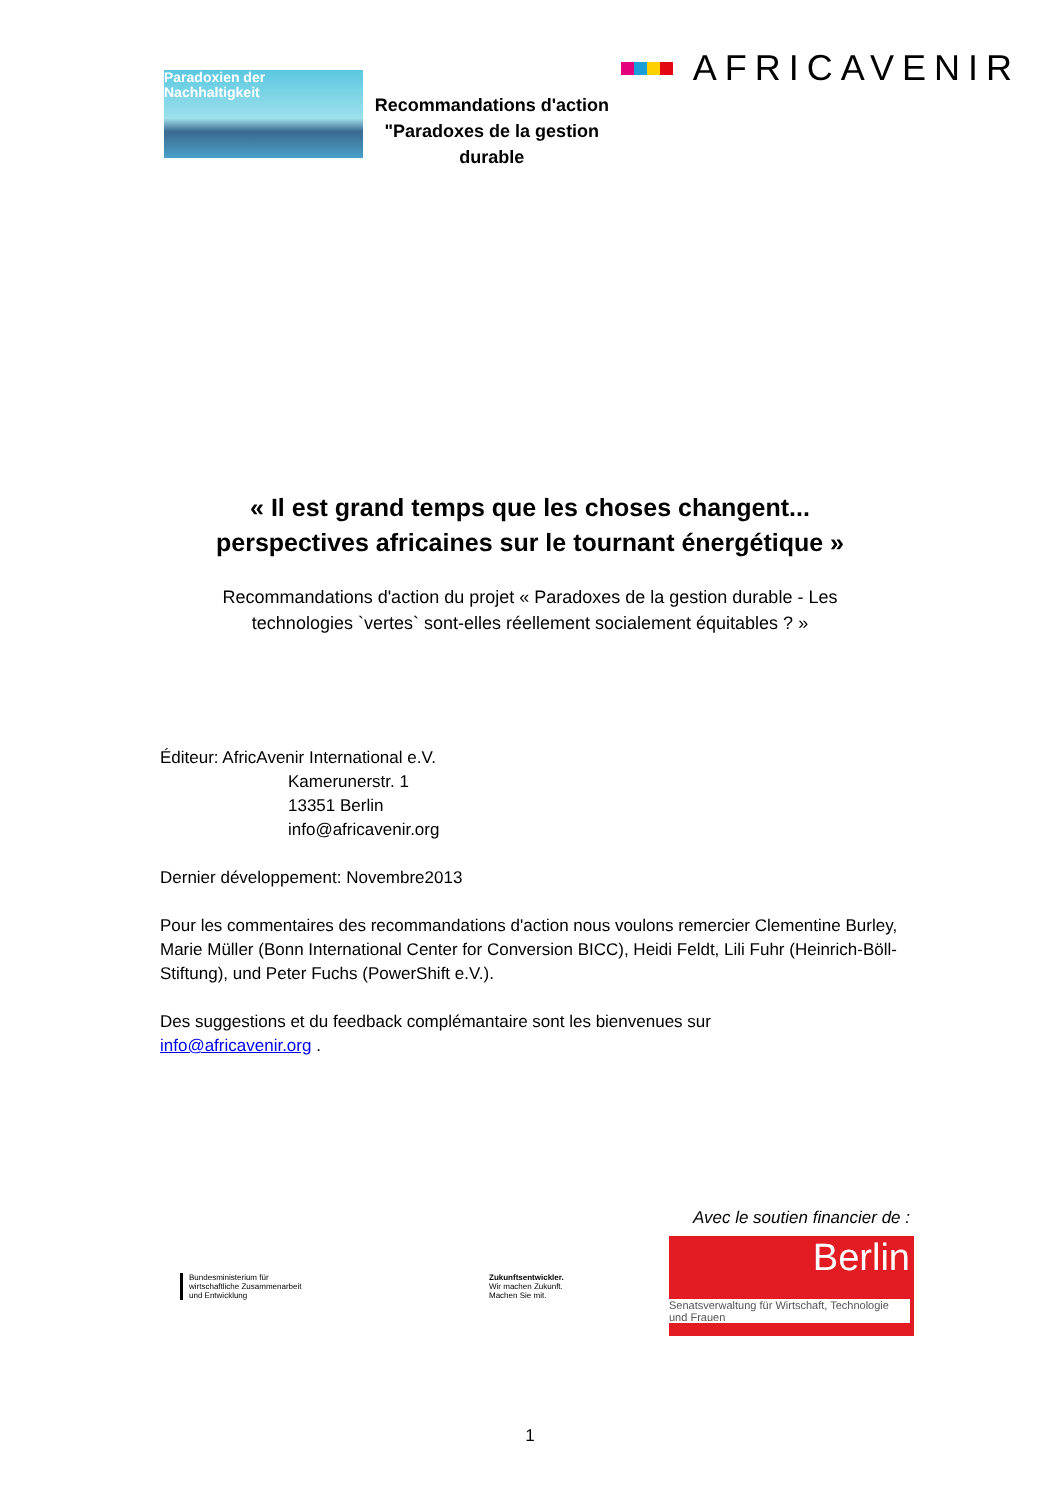Paradoxien der
Nachhaltigkeit
Recommandations d'action
"Paradoxes de la gestion durable
AFRICAVENIR
« Il est grand temps que les choses changent...
perspectives africaines sur le tournant énergétique »
Recommandations d'action du projet « Paradoxes de la gestion durable - Les
technologies `vertes` sont-elles réellement socialement équitables ? »
Éditeur: AfricAvenir International e.V.
Kamerunerstr. 1
13351 Berlin
info@africavenir.org
Dernier développement: Novembre2013
Pour les commentaires des recommandations d'action nous voulons remercier Clementine Burley, Marie Müller (Bonn International Center for Conversion BICC), Heidi Feldt, Lili Fuhr (Heinrich-Böll-Stiftung), und Peter Fuchs (PowerShift e.V.).
Des suggestions et du feedback complémantaire sont les bienvenues sur
info@africavenir.org .
Avec le soutien financier de :
Bundesministerium für
wirtschaftliche Zusammenarbeit
und Entwicklung
Zukunftsentwickler.
Wir machen Zukunft.
Machen Sie mit.
Berlin
Senatsverwaltung für Wirtschaft, Technologie und Frauen
1